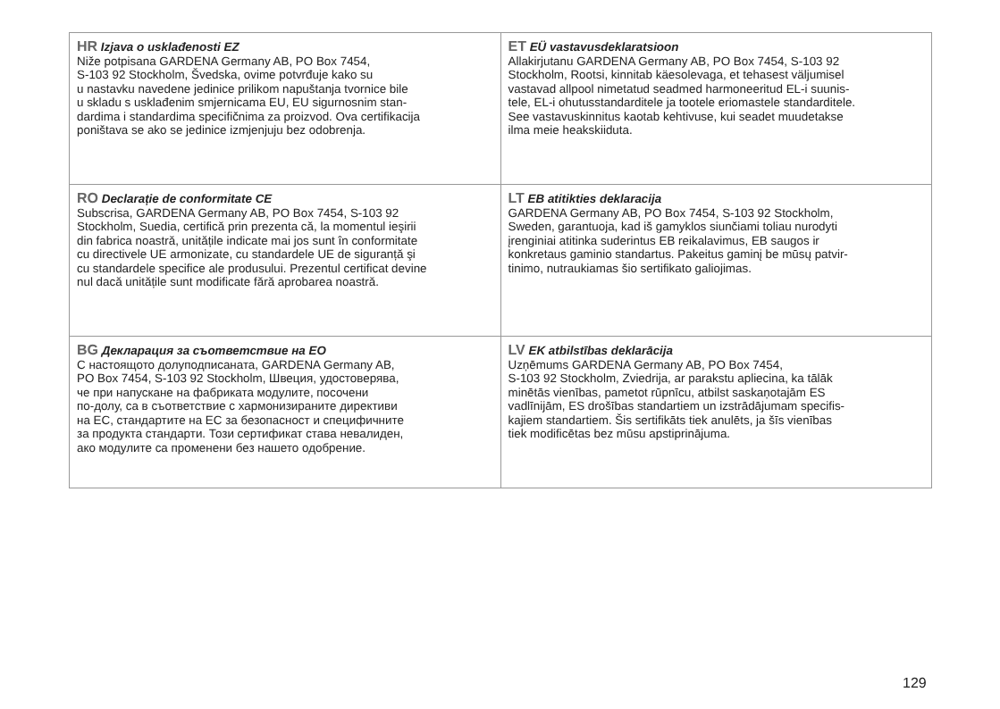| HR Izjava o usklađenosti EZ Niže potpisana GARDENA Germany AB, PO Box 7454, S-103 92 Stockholm, Švedska, ovime potvrđuje kako su u nastavku navedene jedinice prilikom napuštanja tvornice bile u skladu s usklađenim smjernicama EU, EU sigurnosnim stan- dardima i standardima specifičnima za proizvod. Ova certifikacija poništava se ako se jedinice izmjenjuju bez odobrenja. | ET EÜ vastavusdeklaratsioon Allakirjutanu GARDENA Germany AB, PO Box 7454, S-103 92 Stockholm, Rootsi, kinnitab käesolevaga, et tehasest väljumisel vastavad allpool nimetatud seadmed harmoneeritud EL-i suunis- tele, EL-i ohutusstandarditele ja tootele eriomastele standarditele. See vastavuskinnitus kaotab kehtivuse, kui seadet muudetakse ilma meie heakskiiduta. |
| RO Declarație de conformitate CE Subscrisa, GARDENA Germany AB, PO Box 7454, S-103 92 Stockholm, Suedia, certifică prin prezenta că, la momentul ieşirii din fabrica noastră, unitățile indicate mai jos sunt în conformitate cu directivele UE armonizate, cu standardele UE de siguranță şi cu standardele specifice ale produsului. Prezentul certificat devine nul dacă unitățile sunt modificate fără aprobarea noastră. | LT EB atitikties deklaracija GARDENA Germany AB, PO Box 7454, S-103 92 Stockholm, Sweden, garantuoja, kad iš gamyklos siunčiami toliau nurodyti įrenginiai atitinka suderintus EB reikalavimus, EB saugos ir konkretaus gaminio standartus. Pakeitus gaminį be mūsų patvir- tinimo, nutraukiamas šio sertifikato galiojimas. |
| BG Декларация за съответствие на ЕО С настоящото долуподписаната, GARDENA Germany AB, PO Box 7454, S-103 92 Stockholm, Швеция, удостоверява, че при напускане на фабриката модулите, посочени по-долу, са в съответствие с хармонизираните директиви на ЕС, стандартите на ЕС за безопасност и специфичните за продукта стандарти. Този сертификат става невалиден, ако модулите са променени без нашето одобрение. | LV EK atbilstības deklarācija Uzņēmums GARDENA Germany AB, PO Box 7454, S-103 92 Stockholm, Zviedrija, ar parakstu apliecina, ka tālāk minētās vienības, pametot rūpnīcu, atbilst saskaņotajām ES vadlīnijām, ES drošības standartiem un izstrādājumam specifis- kajiem standartiem. Šis sertifikāts tiek anulēts, ja šīs vienības tiek modificētas bez mūsu apstiprinājuma. |
129